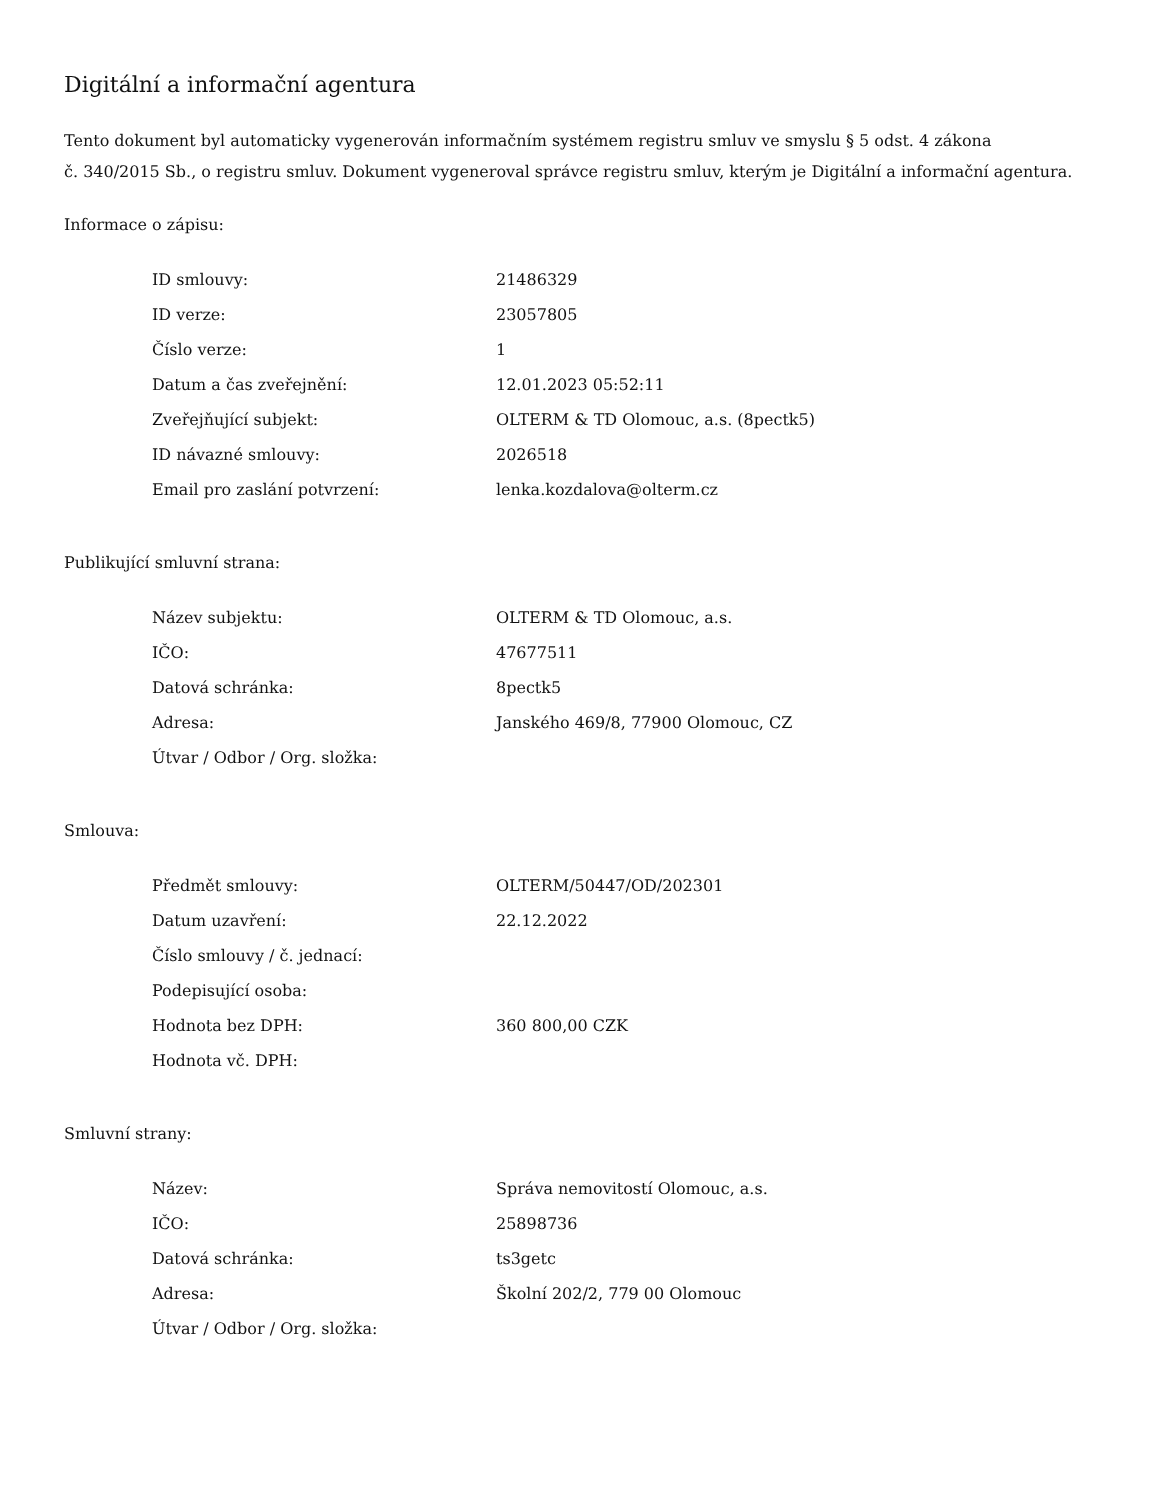Digitální a informační agentura
Tento dokument byl automaticky vygenerován informačním systémem registru smluv ve smyslu § 5 odst. 4 zákona
č. 340/2015 Sb., o registru smluv. Dokument vygeneroval správce registru smluv, kterým je Digitální a informační agentura.
Informace o zápisu:
| ID smlouvy: | 21486329 |
| ID verze: | 23057805 |
| Číslo verze: | 1 |
| Datum a čas zveřejnění: | 12.01.2023 05:52:11 |
| Zveřejňující subjekt: | OLTERM & TD Olomouc, a.s. (8pectk5) |
| ID návazné smlouvy: | 2026518 |
| Email pro zaslání potvrzení: | lenka.kozdalova@olterm.cz |
Publikující smluvní strana:
| Název subjektu: | OLTERM & TD Olomouc, a.s. |
| IČO: | 47677511 |
| Datová schránka: | 8pectk5 |
| Adresa: | Janského 469/8, 77900 Olomouc, CZ |
| Útvar / Odbor / Org. složka: | |
Smlouva:
| Předmět smlouvy: | OLTERM/50447/OD/202301 |
| Datum uzavření: | 22.12.2022 |
| Číslo smlouvy / č. jednací: | |
| Podepisující osoba: | |
| Hodnota bez DPH: | 360 800,00 CZK |
| Hodnota vč. DPH: | |
Smluvní strany:
| Název: | Správa nemovitostí Olomouc, a.s. |
| IČO: | 25898736 |
| Datová schránka: | ts3getc |
| Adresa: | Školní 202/2, 779 00 Olomouc |
| Útvar / Odbor / Org. složka: | |